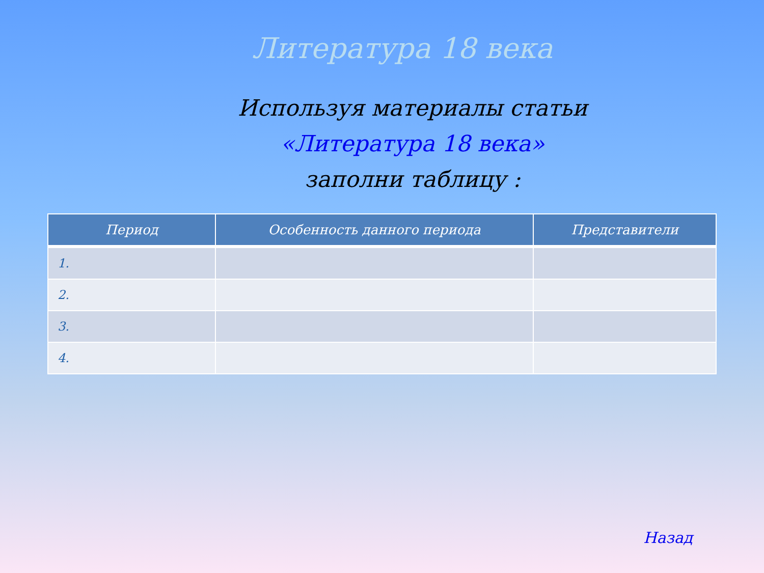Литература 18 века
Используя материалы статьи
«Литература 18 века»
заполни таблицу :
| Период | Особенность данного периода | Представители |
| --- | --- | --- |
| 1. | | |
| 2. | | |
| 3. | | |
| 4. | | |
Назад